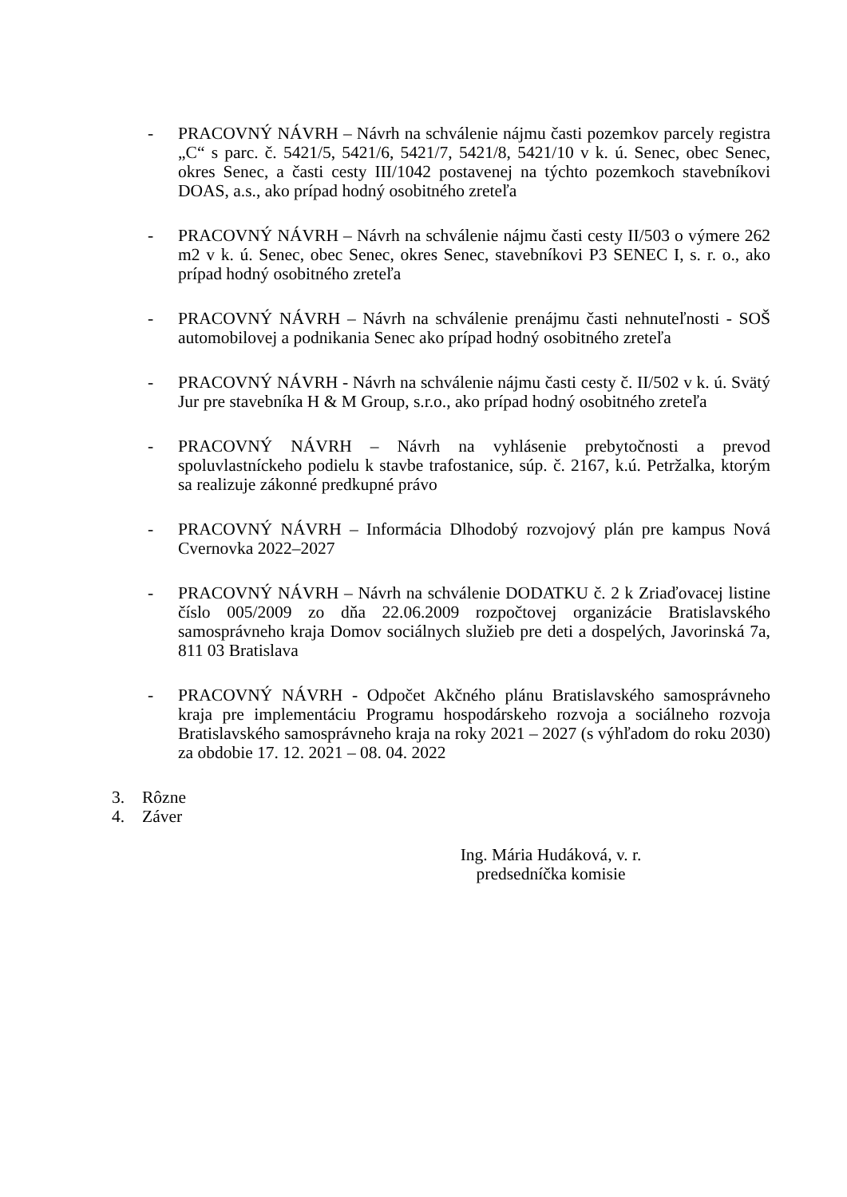- PRACOVNÝ NÁVRH – Návrh na schválenie nájmu časti pozemkov parcely registra „C“ s parc. č. 5421/5, 5421/6, 5421/7, 5421/8, 5421/10 v k. ú. Senec, obec Senec, okres Senec, a časti cesty III/1042 postavenej na týchto pozemkoch stavebníkovi DOAS, a.s., ako prípad hodný osobitného zreteľa
- PRACOVNÝ NÁVRH – Návrh na schválenie nájmu časti cesty II/503 o výmere 262 m2 v k. ú. Senec, obec Senec, okres Senec, stavebníkovi P3 SENEC I, s. r. o., ako prípad hodný osobitného zreteľa
- PRACOVNÝ NÁVRH – Návrh na schválenie prenájmu časti nehnuteľnosti - SOŠ automobilovej a podnikania Senec ako prípad hodný osobitného zreteľa
- PRACOVNÝ NÁVRH - Návrh na schválenie nájmu časti cesty č. II/502 v k. ú. Svätý Jur pre stavebníka H & M Group, s.r.o., ako prípad hodný osobitného zreteľa
- PRACOVNÝ NÁVRH – Návrh na vyhlásenie prebytočnosti a prevod spoluvlastníckeho podielu k stavbe trafostanice, súp. č. 2167, k.ú. Petržalka, ktorým sa realizuje zákonné predkupné právo
- PRACOVNÝ NÁVRH – Informácia Dlhodobý rozvojový plán pre kampus Nová Cvernovka 2022–2027
- PRACOVNÝ NÁVRH – Návrh na schválenie DODATKU č. 2 k Zriaďovacej listine číslo 005/2009 zo dňa 22.06.2009 rozpočtovej organizácie Bratislavského samosprávneho kraja Domov sociálnych služieb pre deti a dospelých, Javorinská 7a, 811 03 Bratislava
- PRACOVNÝ NÁVRH - Odpočet Akčného plánu Bratislavského samosprávneho kraja pre implementáciu Programu hospodárskeho rozvoja a sociálneho rozvoja Bratislavského samosprávneho kraja na roky 2021 – 2027 (s výhľadom do roku 2030) za obdobie 17. 12. 2021 – 08. 04. 2022
3. Rôzne
4. Záver
Ing. Mária Hudáková, v. r.
predsedníčka komisie